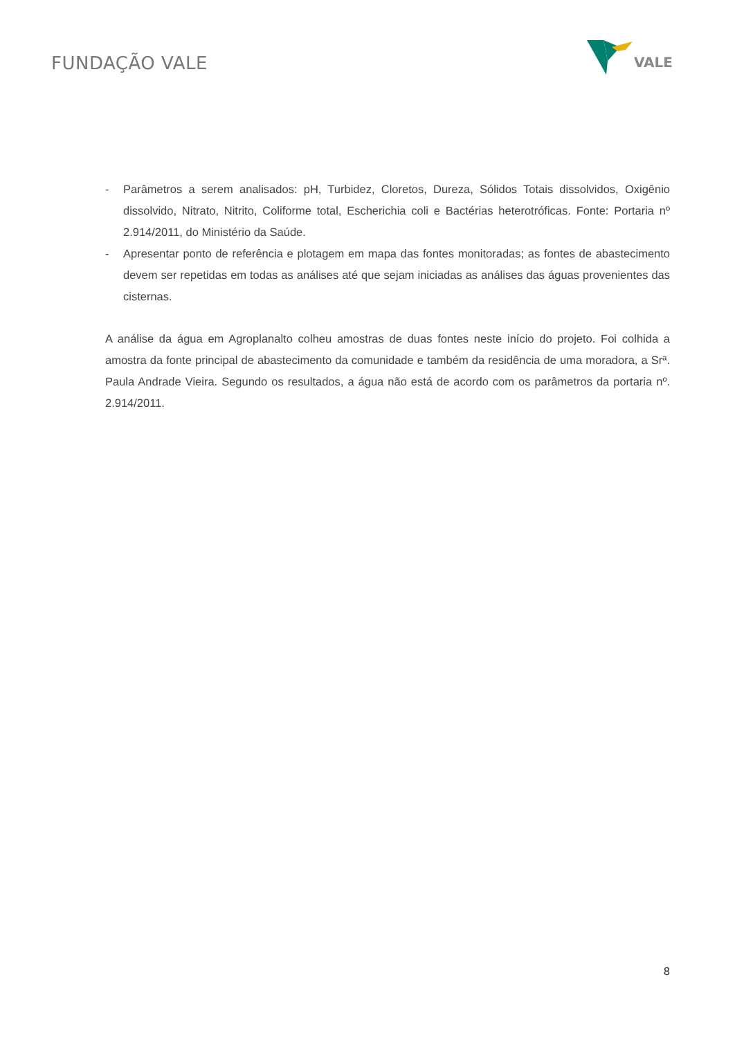FUNDAÇÃO VALE
VALE
- Parâmetros a serem analisados: pH, Turbidez, Cloretos, Dureza, Sólidos Totais dissolvidos, Oxigênio dissolvido, Nitrato, Nitrito, Coliforme total, Escherichia coli e Bactérias heterotróficas. Fonte: Portaria nº 2.914/2011, do Ministério da Saúde.
- Apresentar ponto de referência e plotagem em mapa das fontes monitoradas; as fontes de abastecimento devem ser repetidas em todas as análises até que sejam iniciadas as análises das águas provenientes das cisternas.
A análise da água em Agroplanalto colheu amostras de duas fontes neste início do projeto. Foi colhida a amostra da fonte principal de abastecimento da comunidade e também da residência de uma moradora, a Srª. Paula Andrade Vieira. Segundo os resultados, a água não está de acordo com os parâmetros da portaria nº. 2.914/2011.
8